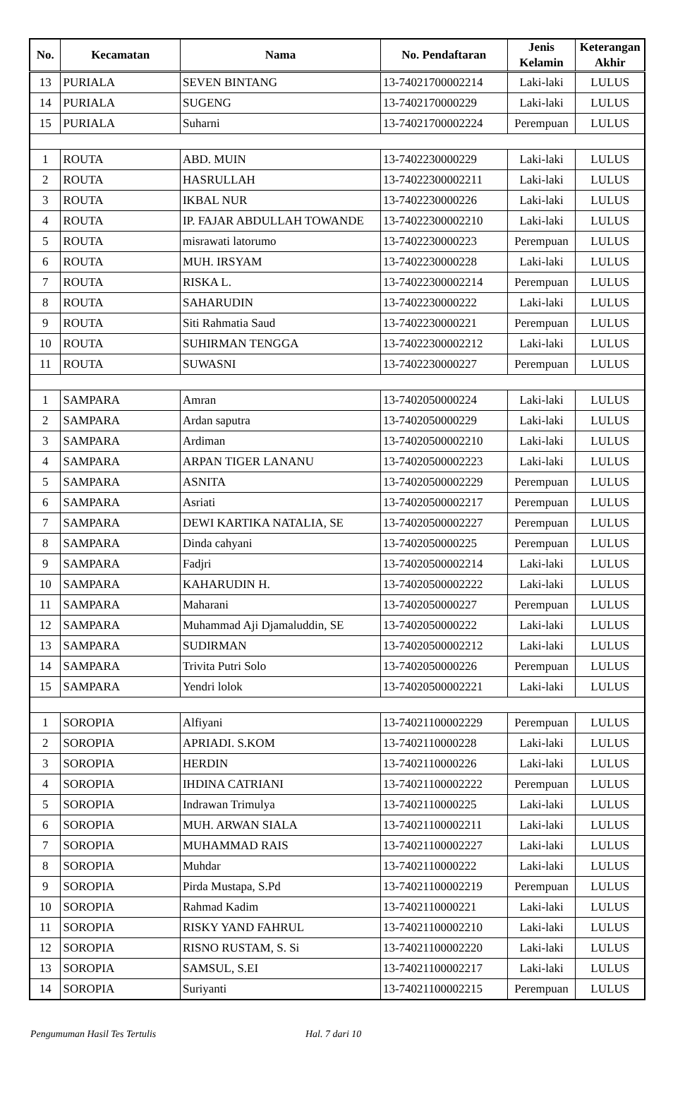| No. | Kecamatan | Nama | No. Pendaftaran | Jenis Kelamin | Keterangan Akhir |
| --- | --- | --- | --- | --- | --- |
| 13 | PURIALA | SEVEN BINTANG | 13-74021700002214 | Laki-laki | LULUS |
| 14 | PURIALA | SUGENG | 13-7402170000229 | Laki-laki | LULUS |
| 15 | PURIALA | Suharni | 13-74021700002224 | Perempuan | LULUS |
| 1 | ROUTA | ABD. MUIN | 13-7402230000229 | Laki-laki | LULUS |
| 2 | ROUTA | HASRULLAH | 13-74022300002211 | Laki-laki | LULUS |
| 3 | ROUTA | IKBAL NUR | 13-7402230000226 | Laki-laki | LULUS |
| 4 | ROUTA | IP. FAJAR ABDULLAH TOWANDE | 13-74022300002210 | Laki-laki | LULUS |
| 5 | ROUTA | misrawati latorumo | 13-7402230000223 | Perempuan | LULUS |
| 6 | ROUTA | MUH. IRSYAM | 13-7402230000228 | Laki-laki | LULUS |
| 7 | ROUTA | RISKA L. | 13-74022300002214 | Perempuan | LULUS |
| 8 | ROUTA | SAHARUDIN | 13-7402230000222 | Laki-laki | LULUS |
| 9 | ROUTA | Siti Rahmatia Saud | 13-7402230000221 | Perempuan | LULUS |
| 10 | ROUTA | SUHIRMAN TENGGA | 13-74022300002212 | Laki-laki | LULUS |
| 11 | ROUTA | SUWASNI | 13-7402230000227 | Perempuan | LULUS |
| 1 | SAMPARA | Amran | 13-7402050000224 | Laki-laki | LULUS |
| 2 | SAMPARA | Ardan saputra | 13-7402050000229 | Laki-laki | LULUS |
| 3 | SAMPARA | Ardiman | 13-74020500002210 | Laki-laki | LULUS |
| 4 | SAMPARA | ARPAN TIGER LANANU | 13-74020500002223 | Laki-laki | LULUS |
| 5 | SAMPARA | ASNITA | 13-74020500002229 | Perempuan | LULUS |
| 6 | SAMPARA | Asriati | 13-74020500002217 | Perempuan | LULUS |
| 7 | SAMPARA | DEWI KARTIKA NATALIA, SE | 13-74020500002227 | Perempuan | LULUS |
| 8 | SAMPARA | Dinda cahyani | 13-7402050000225 | Perempuan | LULUS |
| 9 | SAMPARA | Fadjri | 13-74020500002214 | Laki-laki | LULUS |
| 10 | SAMPARA | KAHARUDIN H. | 13-74020500002222 | Laki-laki | LULUS |
| 11 | SAMPARA | Maharani | 13-7402050000227 | Perempuan | LULUS |
| 12 | SAMPARA | Muhammad Aji Djamaluddin, SE | 13-7402050000222 | Laki-laki | LULUS |
| 13 | SAMPARA | SUDIRMAN | 13-74020500002212 | Laki-laki | LULUS |
| 14 | SAMPARA | Trivita Putri Solo | 13-7402050000226 | Perempuan | LULUS |
| 15 | SAMPARA | Yendri lolok | 13-74020500002221 | Laki-laki | LULUS |
| 1 | SOROPIA | Alfiyani | 13-74021100002229 | Perempuan | LULUS |
| 2 | SOROPIA | APRIADI. S.KOM | 13-7402110000228 | Laki-laki | LULUS |
| 3 | SOROPIA | HERDIN | 13-7402110000226 | Laki-laki | LULUS |
| 4 | SOROPIA | IHDINA CATRIANI | 13-74021100002222 | Perempuan | LULUS |
| 5 | SOROPIA | Indrawan Trimulya | 13-7402110000225 | Laki-laki | LULUS |
| 6 | SOROPIA | MUH. ARWAN SIALA | 13-74021100002211 | Laki-laki | LULUS |
| 7 | SOROPIA | MUHAMMAD RAIS | 13-74021100002227 | Laki-laki | LULUS |
| 8 | SOROPIA | Muhdar | 13-7402110000222 | Laki-laki | LULUS |
| 9 | SOROPIA | Pirda Mustapa, S.Pd | 13-74021100002219 | Perempuan | LULUS |
| 10 | SOROPIA | Rahmad Kadim | 13-7402110000221 | Laki-laki | LULUS |
| 11 | SOROPIA | RISKY YAND FAHRUL | 13-74021100002210 | Laki-laki | LULUS |
| 12 | SOROPIA | RISNO RUSTAM, S. Si | 13-74021100002220 | Laki-laki | LULUS |
| 13 | SOROPIA | SAMSUL, S.EI | 13-74021100002217 | Laki-laki | LULUS |
| 14 | SOROPIA | Suriyanti | 13-74021100002215 | Perempuan | LULUS |
Pengumuman Hasil Tes Tertulis Hal. 7 dari 10